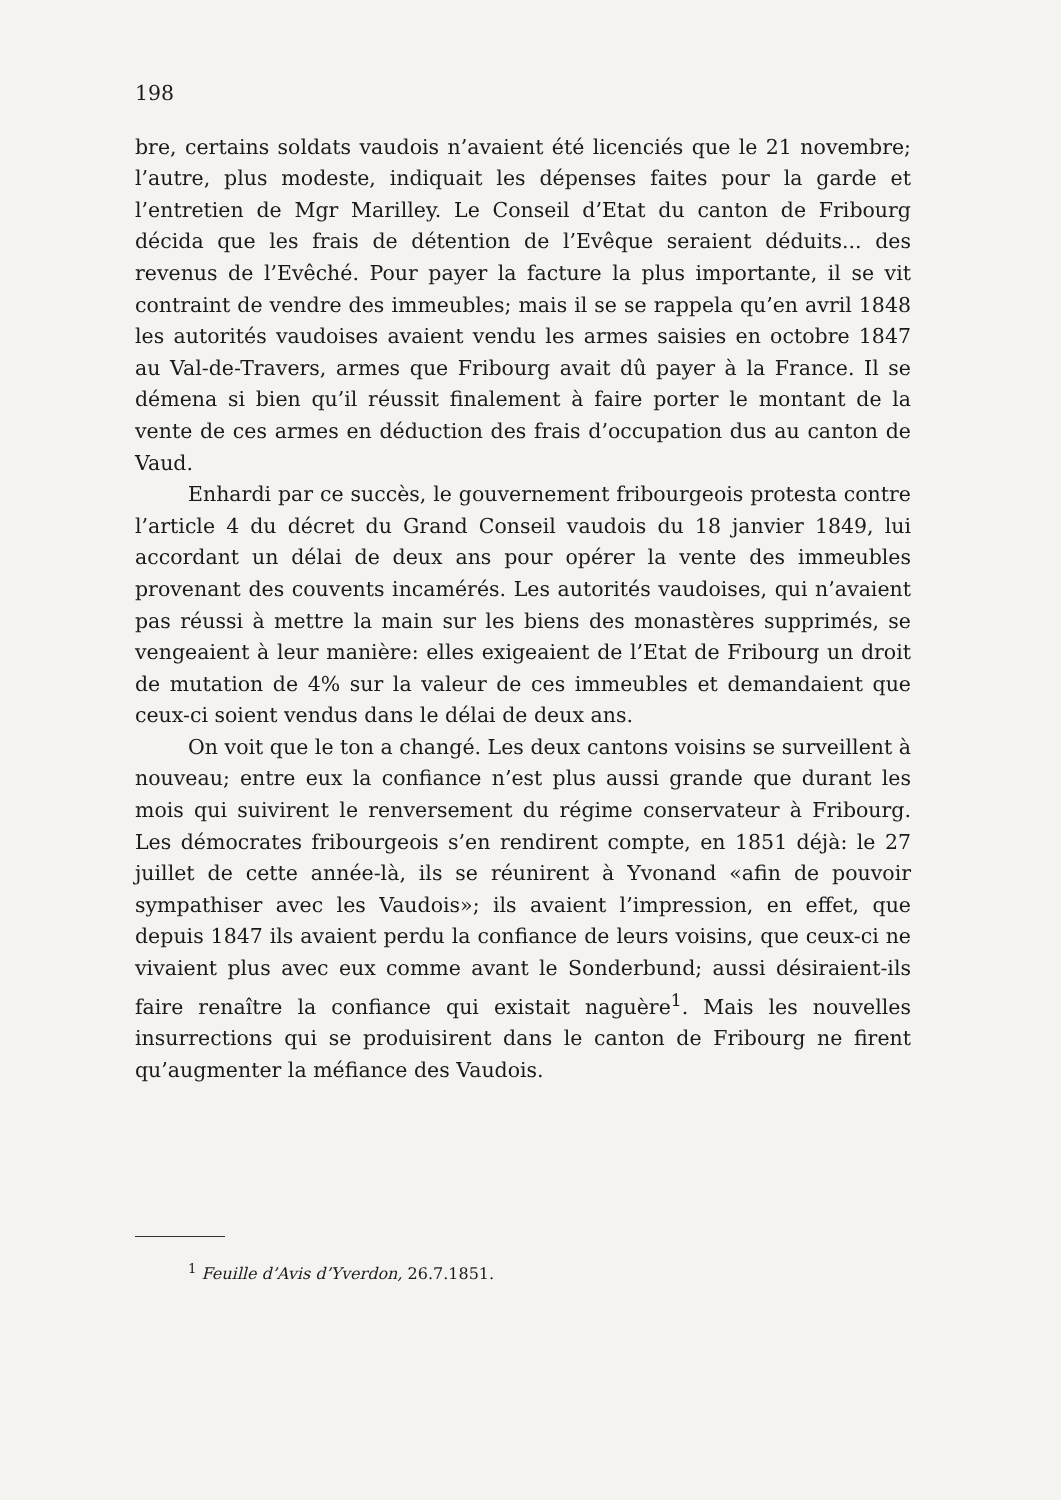198
bre, certains soldats vaudois n’avaient été licenciés que le 21 novembre; l’autre, plus modeste, indiquait les dépenses faites pour la garde et l’entretien de Mgr Marilley. Le Conseil d’Etat du canton de Fribourg décida que les frais de détention de l’Evêque seraient déduits... des revenus de l’Evêché. Pour payer la facture la plus importante, il se vit contraint de vendre des immeubles; mais il se se rappela qu’en avril 1848 les autorités vaudoises avaient vendu les armes saisies en octobre 1847 au Val-de-Travers, armes que Fribourg avait dû payer à la France. Il se démena si bien qu’il réussit finalement à faire porter le montant de la vente de ces armes en déduction des frais d’occupation dus au canton de Vaud.
Enhardi par ce succès, le gouvernement fribourgeois protesta contre l’article 4 du décret du Grand Conseil vaudois du 18 janvier 1849, lui accordant un délai de deux ans pour opérer la vente des immeubles provenant des couvents incamérés. Les autorités vaudoises, qui n’avaient pas réussi à mettre la main sur les biens des monastères supprimés, se vengeaient à leur manière: elles exigeaient de l’Etat de Fribourg un droit de mutation de 4% sur la valeur de ces immeubles et demandaient que ceux-ci soient vendus dans le délai de deux ans.
On voit que le ton a changé. Les deux cantons voisins se surveillent à nouveau; entre eux la confiance n’est plus aussi grande que durant les mois qui suivirent le renversement du régime conservateur à Fribourg. Les démocrates fribourgeois s’en rendirent compte, en 1851 déjà: le 27 juillet de cette année-là, ils se réunirent à Yvonand «afin de pouvoir sympathiser avec les Vaudois»; ils avaient l’impression, en effet, que depuis 1847 ils avaient perdu la confiance de leurs voisins, que ceux-ci ne vivaient plus avec eux comme avant le Sonderbund; aussi désiraient-ils faire renaître la confiance qui existait naguère<sup>1</sup>. Mais les nouvelles insurrections qui se produisirent dans le canton de Fribourg ne firent qu’augmenter la méfiance des Vaudois.
<sup>1</sup> Feuille d’Avis d’Yverdon, 26.7.1851.